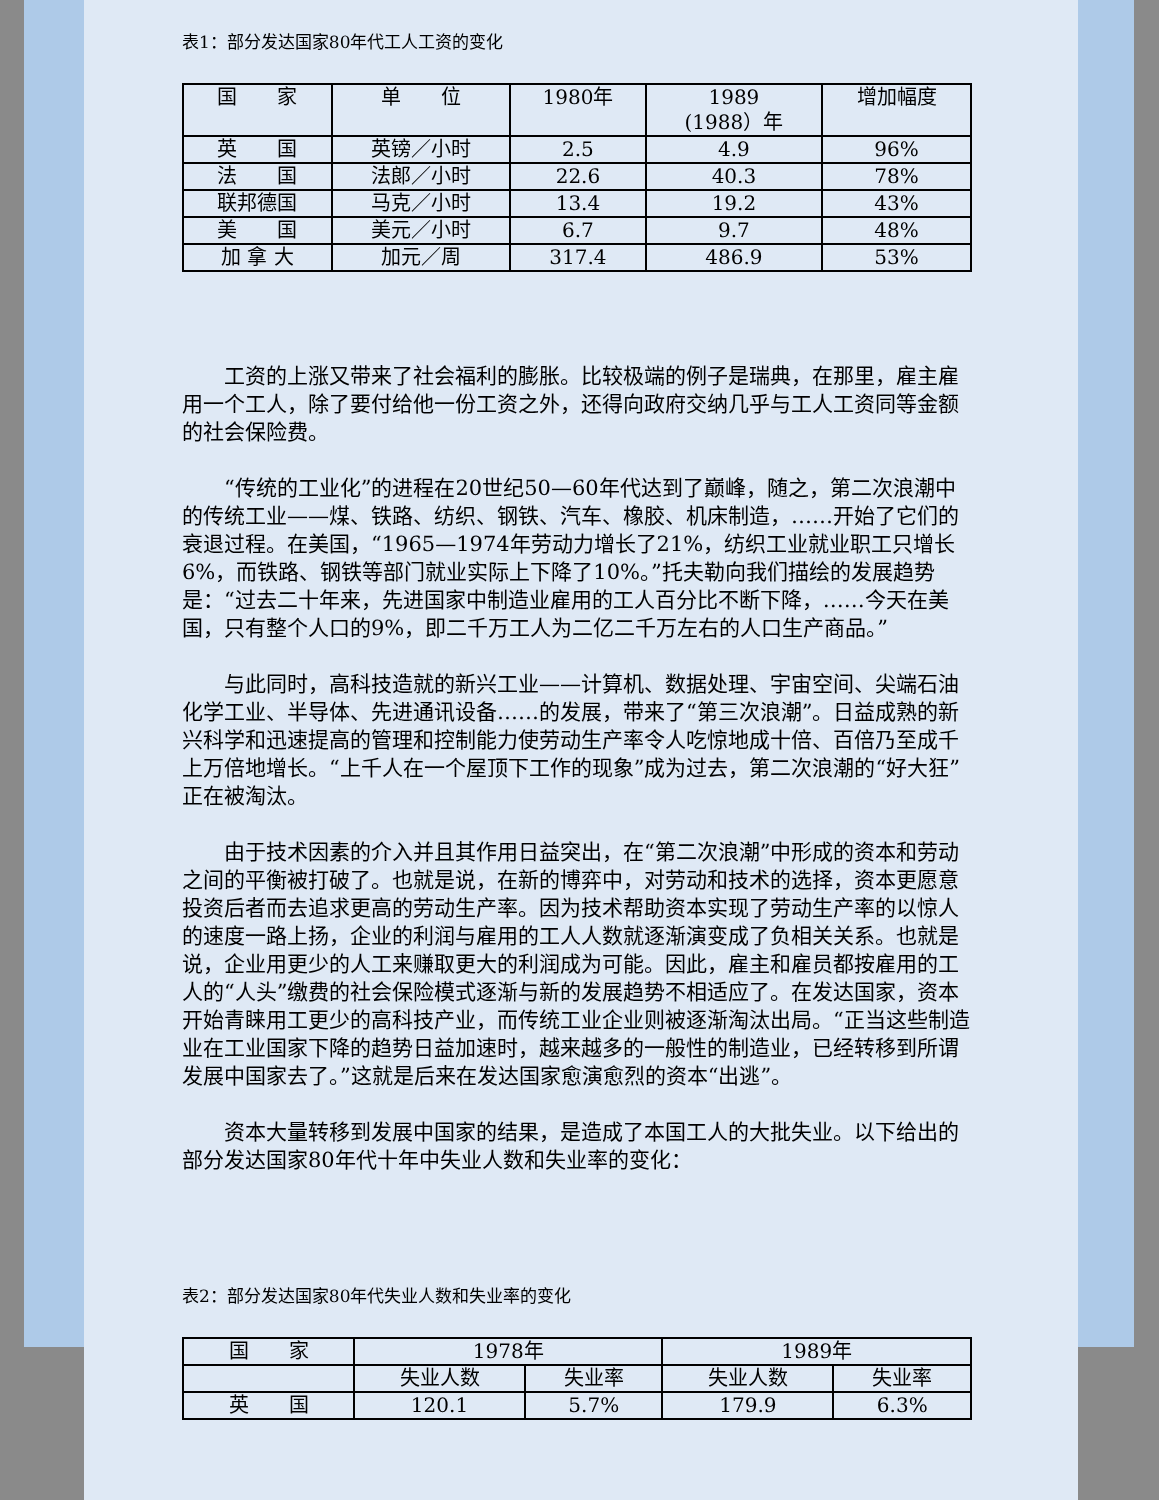表1：部分发达国家80年代工人工资的变化
| 国 家 | 单 位 | 1980年 | 1989 (1988）年 | 增加幅度 |
| 英 国 | 英镑／小时 | 2.5 | 4.9 | 96% |
| 法 国 | 法郎／小时 | 22.6 | 40.3 | 78% |
| 联邦德国 | 马克／小时 | 13.4 | 19.2 | 43% |
| 美 国 | 美元／小时 | 6.7 | 9.7 | 48% |
| 加 拿 大 | 加元／周 | 317.4 | 486.9 | 53% |
工资的上涨又带来了社会福利的膨胀。比较极端的例子是瑞典，在那里，雇主雇用一个工人，除了要付给他一份工资之外，还得向政府交纳几乎与工人工资同等金额的社会保险费。
“传统的工业化”的进程在20世纪50—60年代达到了巅峰，随之，第二次浪潮中的传统工业——煤、铁路、纺织、钢铁、汽车、橡胶、机床制造，……开始了它们的衰退过程。在美国，“1965—1974年劳动力增长了21%，纺织工业就业职工只增长6%，而铁路、钢铁等部门就业实际上下降了10%。”托夫勒向我们描绘的发展趋势是：“过去二十年来，先进国家中制造业雇用的工人百分比不断下降，……今天在美国，只有整个人口的9%，即二千万工人为二亿二千万左右的人口生产商品。”
与此同时，高科技造就的新兴工业——计算机、数据处理、宇宙空间、尖端石油化学工业、半导体、先进通讯设备……的发展，带来了“第三次浪潮”。日益成熟的新兴科学和迅速提高的管理和控制能力使劳动生产率令人吃惊地成十倍、百倍乃至成千上万倍地增长。“上千人在一个屋顶下工作的现象”成为过去，第二次浪潮的“好大狂”正在被淘汰。
由于技术因素的介入并且其作用日益突出，在“第二次浪潮”中形成的资本和劳动之间的平衡被打破了。也就是说，在新的博弈中，对劳动和技术的选择，资本更愿意投资后者而去追求更高的劳动生产率。因为技术帮助资本实现了劳动生产率的以惊人的速度一路上扬，企业的利润与雇用的工人人数就逐渐演变成了负相关关系。也就是说，企业用更少的人工来赚取更大的利润成为可能。因此，雇主和雇员都按雇用的工人的“人头”缴费的社会保险模式逐渐与新的发展趋势不相适应了。在发达国家，资本开始青睐用工更少的高科技产业，而传统工业企业则被逐渐淘汰出局。“正当这些制造业在工业国家下降的趋势日益加速时，越来越多的一般性的制造业，已经转移到所谓发展中国家去了。”这就是后来在发达国家愈演愈烈的资本“出逃”。
资本大量转移到发展中国家的结果，是造成了本国工人的大批失业。以下给出的部分发达国家80年代十年中失业人数和失业率的变化：
表2：部分发达国家80年代失业人数和失业率的变化
| 国 家 | 1978年 | | 1989年 | |
| | 失业人数 | 失业率 | 失业人数 | 失业率 |
| 英 国 | 120.1 | 5.7% | 179.9 | 6.3% |